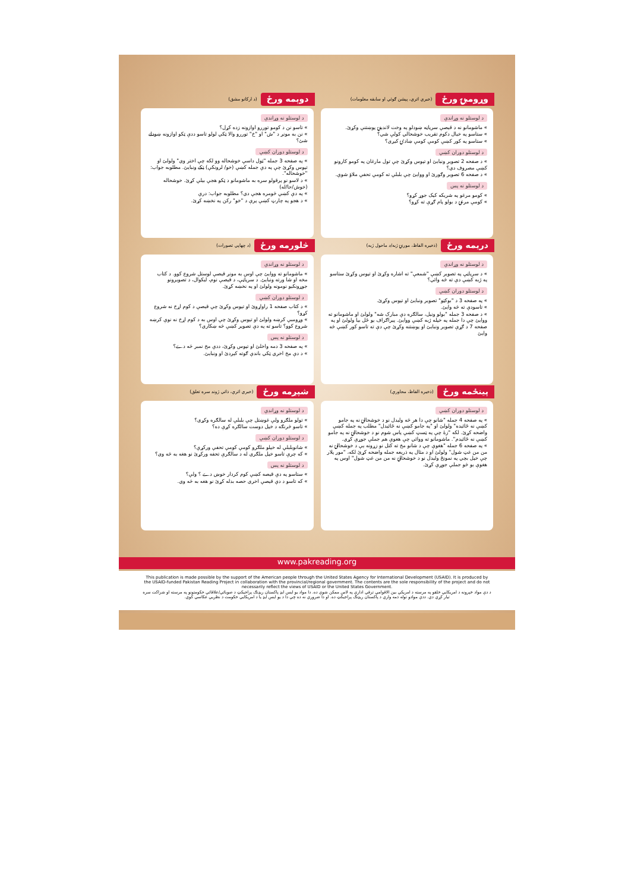وړومبۍ ورځ (خبري اتري، پېشن ګوئي او سابقه معلومات)
د لوستلو نه وړاندې
» ماشومانو نه د قيصې سرپاڼه ښودلو په وخت لاندېنۍ پوښتنې وکړئ.
» ستاسو په خيال دکوم تقريب خوشحالي کولې شي؟
» ستاسو په کور کښې کومې کومې ښادۍ کيږي؟
د لوستلو دوران کښې
» د صفحه 2 تصوير ونيايئ او تپوس وکړئ چې تول مارغان په کومو کارونو کښې مصروف دي؟
» د صفحه 6 تصوير وګورئ او ووايئ چې بلبلې ته کومې تحفې ملاؤ شوې.
د لوستلو نه پس
» کومو مرغو په شريکه کيک جوړ کړو؟
» کومې مرغۍ د بولو پام ګړې ته کړو؟
دوېمه ورځ (د ارکانو مشق)
د لوستلو نه وړاندې
» تاسو نن د کومو توررو اوازونه زده کړل؟
» نن به مونږ د "ش" او "خ" توررو والا ټکي لولو تاسو ددې ټکو اوازونه ښودلے شئ؟
د لوستلو دوران کښې
» په صفحه 3 جمله "ټول داسې خوشحاله وو لکه چې اختر وي" ولولئ او تپوس وکړئ چې په دې جمله کښې (خو/ لرونکې) ټکے ونبايئ. مطلوبه جواب: "خوشحاله".
» د لاسو نو پرقولو سره به ماشومانو د ټکو هجې بېلې کړئ. خوشحاله (خوش/حا/له)
» په دې کښې څومره هجې دي؟ مطلوبه جواب: درې
» د هجو په چارټ کښې پرې د "خو" رکن په نخښه کړئ.
دريمه ورځ (ذخيره الفاظ، موږنۍ ژبه/د ماحول ژبه)
د لوستلو نه وړاندې
» د سرپاڼې په تصوير کښې "شمعې" ته اشاره وکړئ او تپوس وکړئ ستاسو په ژبه کښې دې ته څه وائي؟
د لوستلو دوران کښې
» په صفحه 3 د "بوکټو" تصوير ونبايئ او تپوس وکړئ.
» تاسودې ته څه وايئ.
» د صفحه 3 جمله "بولو ونيل، سالګره دې مبارک شه" ولولئ او ماشومانو ته ووايئ چې دا جمله په خپله ژبه کښې ووايئ. پېراګراف يو ځل بيا ولولئ او په صفحه 7 د ګړې تصوير ونبايئ او پوښتنه وکړئ چې دې ته تاسو کور کښې څه وايئ
څلورمه ورځ (د چهاپي تصورات)
د لوستلو نه وړاندې
» ماشومانو ته ووايئ چې اوس به مونږ قيصې لوستل شروع کوو. د کتاب مخه او شا ورته ونبايئ. د سرپاڼې، د قيصې نوم، ليکوال، د تصويرونو جوړونکيو نومونه ولولئ او په نخښه کړئ.
د لوستلو دوران کښې
» د کتاب صفحه 1 راواړوئ او تپوس وکړئ چې قيصې د کوم اړخ نه شروع کړو؟
» وړومبې کرښه ولولئ او تپوس وکړئ چې اوس به د کوم اړخ نه نوې کرښه شروع کوو؟ تاسو ته په دې تصوير کښې څه ښکاري؟
د لوستلو نه پس
» په صفحه 3 دمه واخلئ او تپوس وکړئ، ددې مخ نمبر څه دے؟
» د دې مخ اخري ټکي باندې ګوته کېږدئ او ونبايئ.
پينځمه ورځ (ذخيره الفاظ، محاورې)
د لوستلو دوران کښې
» په صفحه 4 جمله "شانو چې دا هر څه وليدل نو د خوشحالۍ نه په جامو کښې نه ځائيده" ولولئ او "په جامو کښې نه ځائيدل" مطلب په جمله کښې واضحه کړئ. لکه "زۀ چې په ټسټ کښې پاس شوم نو د خوشحالۍ نه په جامو کښې نه ځائيدم". ماشومانو ته ووائي چې هغوې هم جملې جوړې کړي.
» په صفحه 6 جمله "هغوې چې د شانو مخ ته کتل نو زړونه يې د خوشحالۍ نه من من غټ شول" ولولئ او د مثال په ذريعه جمله واضحه کړئ لکه، "مور پلار چې خپل بچي په نمونځ وليدل نو د خوشحالۍ نه من من غټ شول" اوس په هغوې يو څو جملې جوړې کړئ.
شپږمه ورځ (خبري اترې، ذاتي ژوند سره تعلق)
د لوستلو نه وړاندې
» تولو ملګرو ولې غوښتل چې بلبلې له سالګره وکړي؟
» تاسو څرنګه د خپل دوست سالګره کړې ده؟
د لوستلو دوران کښې
» شانوبلبلې له خپلو ملګرو کومې کومې تحفې ورکړې؟
» که چرې تاسو خپل ملګري له د سالګرې تحفه ورکړئ نو هغه به څه وي؟
د لوستلو نه پس
» ستاسو په دې قيصه کښې کوم کردار خوښ دے ؟ ولې؟
» که تاسو د دې قيصې اخري حصه بدله کړئ نو هغه به څه وي.
www.pakreading.org
This publication is made possible by the support of the American people through the United States Agency for International Development (USAID). It is produced by the USAID-funded Pakistan Reading Project in collaboration with the provincial/regional government. The contents are the sole responsibility of the project and do not necessarily reflect the views of USAID or the United States Government.
د دې مواد خپرونه د امريکايي خلقو په مرسته د امريکې بين الاقوامي ترقي ادارې په لاس ممکن شوې ده. دا مواد يو ايس ايډ پاکستان ريډنګ پراجيکټ د صوبائي/علاقائي حکومتونو په مرسته او شراکت سره تيار کړي دي. ددې موادو توله ذمه واري د پاکستان ريډنګ پراجيکټ ده. او دا ضروري نه ده چې دا د يو ايس ايډ يا د امريکايي حکومت د نظريې عکاسي کوي.